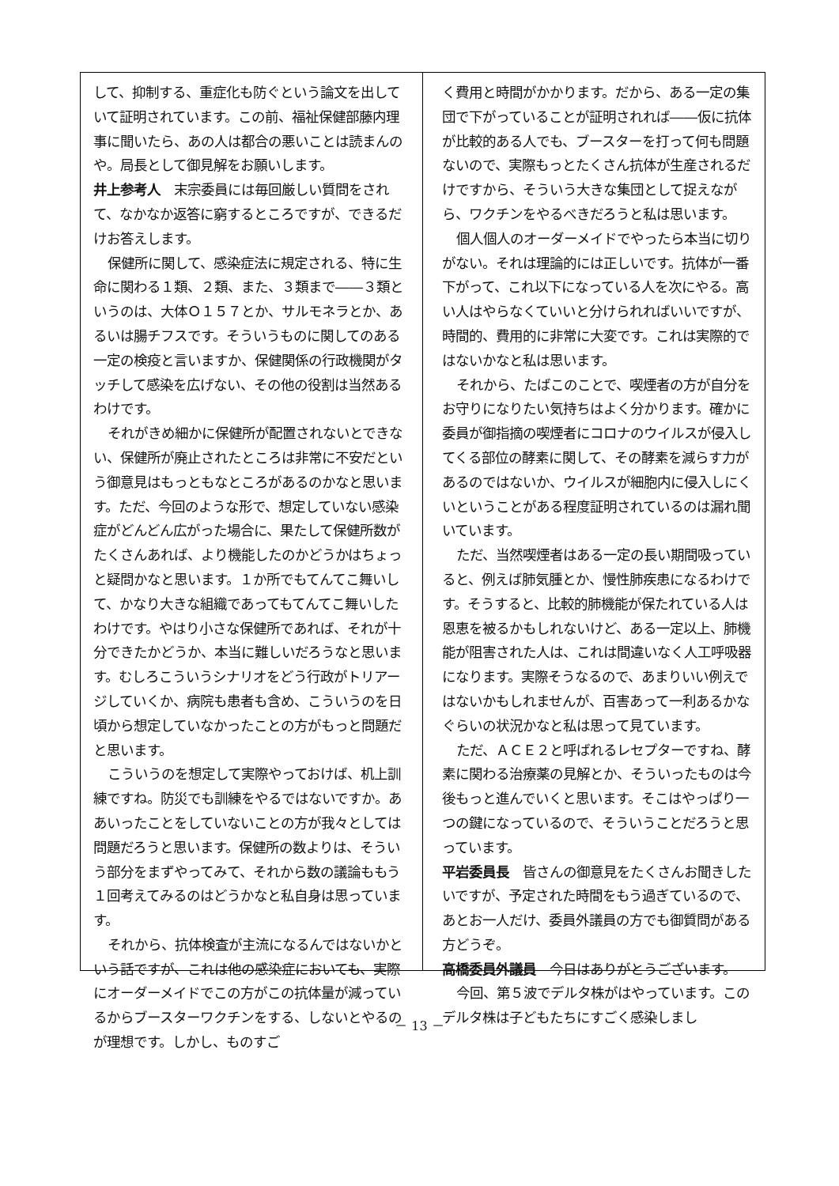して、抑制する、重症化も防ぐという論文を出していて証明されています。この前、福祉保健部藤内理事に聞いたら、あの人は都合の悪いことは読まんのや。局長として御見解をお願いします。
井上参考人　末宗委員には毎回厳しい質問をされて、なかなか返答に窮するところですが、できるだけお答えします。
保健所に関して、感染症法に規定される、特に生命に関わる１類、２類、また、３類まで――３類というのは、大体Ｏ１５７とか、サルモネラとか、あるいは腸チフスです。そういうものに関してのある一定の検疫と言いますか、保健関係の行政機関がタッチして感染を広げない、その他の役割は当然あるわけです。
それがきめ細かに保健所が配置されないとできない、保健所が廃止されたところは非常に不安だという御意見はもっともなところがあるのかなと思います。ただ、今回のような形で、想定していない感染症がどんどん広がった場合に、果たして保健所数がたくさんあれば、より機能したのかどうかはちょっと疑問かなと思います。１か所でもてんてこ舞いして、かなり大きな組織であってもてんてこ舞いしたわけです。やはり小さな保健所であれば、それが十分できたかどうか、本当に難しいだろうなと思います。むしろこういうシナリオをどう行政がトリアージしていくか、病院も患者も含め、こういうのを日頃から想定していなかったことの方がもっと問題だと思います。
こういうのを想定して実際やっておけば、机上訓練ですね。防災でも訓練をやるではないですか。ああいったことをしていないことの方が我々としては問題だろうと思います。保健所の数よりは、そういう部分をまずやってみて、それから数の議論ももう１回考えてみるのはどうかなと私自身は思っています。
それから、抗体検査が主流になるんではないかという話ですが、これは他の感染症においても、実際にオーダーメイドでこの方がこの抗体量が減っているからブースターワクチンをする、しないとやるのが理想です。しかし、ものすご
く費用と時間がかかります。だから、ある一定の集団で下がっていることが証明されれば――仮に抗体が比較的ある人でも、ブースターを打って何も問題ないので、実際もっとたくさん抗体が生産されるだけですから、そういう大きな集団として捉えながら、ワクチンをやるべきだろうと私は思います。
個人個人のオーダーメイドでやったら本当に切りがない。それは理論的には正しいです。抗体が一番下がって、これ以下になっている人を次にやる。高い人はやらなくていいと分けられればいいですが、時間的、費用的に非常に大変です。これは実際的ではないかなと私は思います。
それから、たばこのことで、喫煙者の方が自分をお守りになりたい気持ちはよく分かります。確かに委員が御指摘の喫煙者にコロナのウイルスが侵入してくる部位の酵素に関して、その酵素を減らす力があるのではないか、ウイルスが細胞内に侵入しにくいということがある程度証明されているのは漏れ聞いています。
ただ、当然喫煙者はある一定の長い期間吸っていると、例えば肺気腫とか、慢性肺疾患になるわけです。そうすると、比較的肺機能が保たれている人は恩恵を被るかもしれないけど、ある一定以上、肺機能が阻害された人は、これは間違いなく人工呼吸器になります。実際そうなるので、あまりいい例えではないかもしれませんが、百害あって一利あるかなぐらいの状況かなと私は思って見ています。
ただ、ＡＣＥ２と呼ばれるレセプターですね、酵素に関わる治療薬の見解とか、そういったものは今後もっと進んでいくと思います。そこはやっぱり一つの鍵になっているので、そういうことだろうと思っています。
平岩委員長　皆さんの御意見をたくさんお聞きしたいですが、予定された時間をもう過ぎているので、あとお一人だけ、委員外議員の方でも御質問がある方どうぞ。
高橋委員外議員　今日はありがとうございます。
今回、第５波でデルタ株がはやっています。このデルタ株は子どもたちにすごく感染しまし
－ 13 －